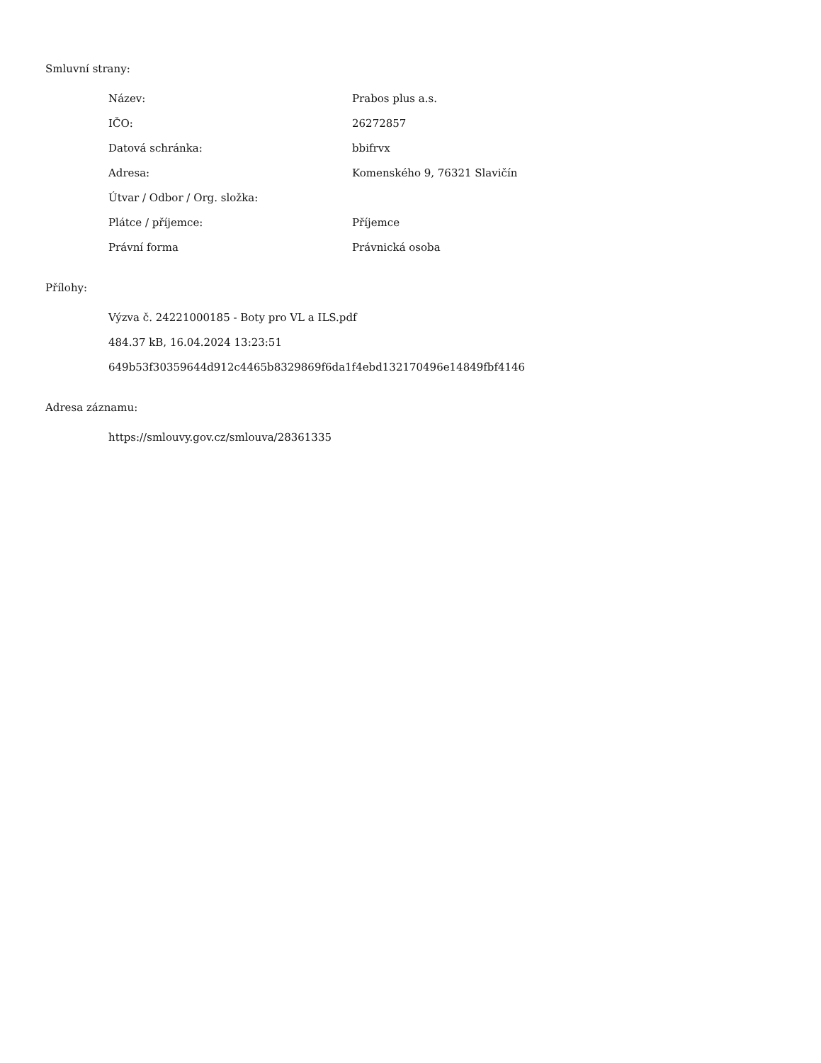Smluvní strany:
| Název: | Prabos plus a.s. |
| IČO: | 26272857 |
| Datová schránka: | bbifrvx |
| Adresa: | Komenského 9, 76321 Slavičín |
| Útvar / Odbor / Org. složka: | |
| Plátce / příjemce: | Příjemce |
| Právní forma | Právnická osoba |
Přílohy:
Výzva č. 24221000185 - Boty pro VL a ILS.pdf
484.37 kB, 16.04.2024 13:23:51
649b53f30359644d912c4465b8329869f6da1f4ebd132170496e14849fbf4146
Adresa záznamu:
https://smlouvy.gov.cz/smlouva/28361335